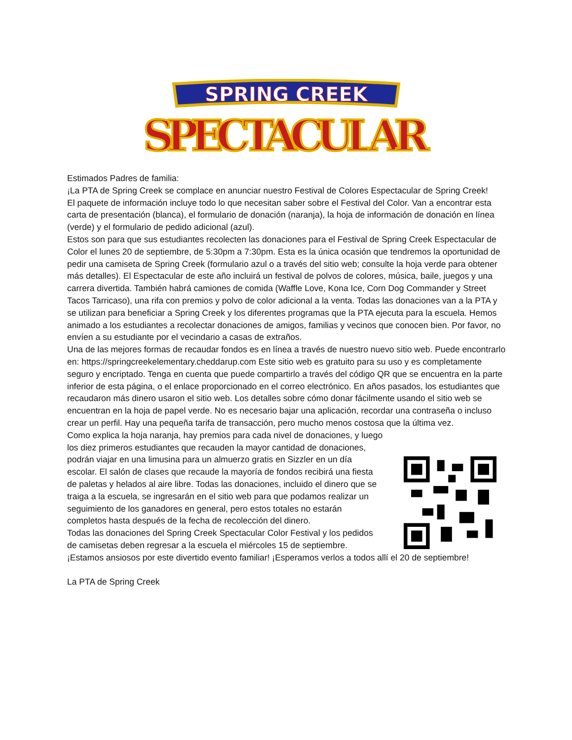SPRING CREEK
SPECTACULAR
Estimados Padres de familia:
¡La PTA de Spring Creek se complace en anunciar nuestro Festival de Colores Espectacular de Spring Creek!
El paquete de información incluye todo lo que necesitan saber sobre el Festival del Color. Van a encontrar esta carta de presentación (blanca), el formulario de donación (naranja), la hoja de información de donación en línea (verde) y el formulario de pedido adicional (azul).
Estos son para que sus estudiantes recolecten las donaciones para el Festival de Spring Creek Espectacular de Color el lunes 20 de septiembre, de 5:30pm a 7:30pm. Esta es la única ocasión que tendremos la oportunidad de pedir una camiseta de Spring Creek (formulario azul o a través del sitio web; consulte la hoja verde para obtener más detalles). El Espectacular de este año incluirá un festival de polvos de colores, música, baile, juegos y una carrera divertida. También habrá camiones de comida (Waffle Love, Kona Ice, Corn Dog Commander y Street Tacos Tarricaso), una rifa con premios y polvo de color adicional a la venta. Todas las donaciones van a la PTA y se utilizan para beneficiar a Spring Creek y los diferentes programas que la PTA ejecuta para la escuela. Hemos animado a los estudiantes a recolectar donaciones de amigos, familias y vecinos que conocen bien. Por favor, no envíen a su estudiante por el vecindario a casas de extraños.
Una de las mejores formas de recaudar fondos es en línea a través de nuestro nuevo sitio web. Puede encontrarlo en: https://springcreekelementary.cheddarup.com Este sitio web es gratuito para su uso y es completamente seguro y encriptado. Tenga en cuenta que puede compartirlo a través del código QR que se encuentra en la parte inferior de esta página, o el enlace proporcionado en el correo electrónico. En años pasados, los estudiantes que recaudaron más dinero usaron el sitio web. Los detalles sobre cómo donar fácilmente usando el sitio web se encuentran en la hoja de papel verde. No es necesario bajar una aplicación, recordar una contraseña o incluso crear un perfil. Hay una pequeña tarifa de transacción, pero mucho menos costosa que la última vez.
Como explica la hoja naranja, hay premios para cada nivel de donaciones, y luego los diez primeros estudiantes que recauden la mayor cantidad de donaciones, podrán viajar en una limusina para un almuerzo gratis en Sizzler en un día escolar. El salón de clases que recaude la mayoría de fondos recibirá una fiesta de paletas y helados al aire libre. Todas las donaciones, incluido el dinero que se traiga a la escuela, se ingresarán en el sitio web para que podamos realizar un seguimiento de los ganadores en general, pero estos totales no estarán completos hasta después de la fecha de recolección del dinero.
Todas las donaciones del Spring Creek Spectacular Color Festival y los pedidos de camisetas deben regresar a la escuela el miércoles 15 de septiembre.
¡Estamos ansiosos por este divertido evento familiar! ¡Esperamos verlos a todos allí el 20 de septiembre!
La PTA de Spring Creek